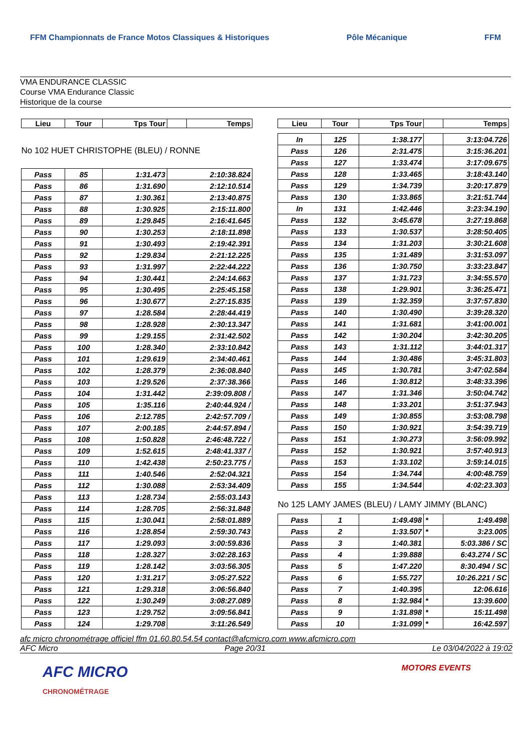FFM Championnats de France Motos Classiques & Historiques Pôle Mécanique FFM
VMA ENDURANCE CLASSIC
Course VMA Endurance Classic
Historique de la course
| Lieu | Tour | Tps Tour | | Temps |
| --- | --- | --- | --- | --- |
| No 102 HUET CHRISTOPHE (BLEU) / RONNE | | | | |
| Pass | 85 | 1:31.473 | 2:10:38.824 | |
| Pass | 86 | 1:31.690 | 2:12:10.514 | |
| Pass | 87 | 1:30.361 | 2:13:40.875 | |
| Pass | 88 | 1:30.925 | 2:15:11.800 | |
| Pass | 89 | 1:29.845 | 2:16:41.645 | |
| Pass | 90 | 1:30.253 | 2:18:11.898 | |
| Pass | 91 | 1:30.493 | 2:19:42.391 | |
| Pass | 92 | 1:29.834 | 2:21:12.225 | |
| Pass | 93 | 1:31.997 | 2:22:44.222 | |
| Pass | 94 | 1:30.441 | 2:24:14.663 | |
| Pass | 95 | 1:30.495 | 2:25:45.158 | |
| Pass | 96 | 1:30.677 | 2:27:15.835 | |
| Pass | 97 | 1:28.584 | 2:28:44.419 | |
| Pass | 98 | 1:28.928 | 2:30:13.347 | |
| Pass | 99 | 1:29.155 | 2:31:42.502 | |
| Pass | 100 | 1:28.340 | 2:33:10.842 | |
| Pass | 101 | 1:29.619 | 2:34:40.461 | |
| Pass | 102 | 1:28.379 | 2:36:08.840 | |
| Pass | 103 | 1:29.526 | 2:37:38.366 | |
| Pass | 104 | 1:31.442 | 2:39:09.808 / | |
| Pass | 105 | 1:35.116 | 2:40:44.924 / | |
| Pass | 106 | 2:12.785 | 2:42:57.709 / | |
| Pass | 107 | 2:00.185 | 2:44:57.894 / | |
| Pass | 108 | 1:50.828 | 2:46:48.722 / | |
| Pass | 109 | 1:52.615 | 2:48:41.337 / | |
| Pass | 110 | 1:42.438 | 2:50:23.775 / | |
| Pass | 111 | 1:40.546 | 2:52:04.321 | |
| Pass | 112 | 1:30.088 | 2:53:34.409 | |
| Pass | 113 | 1:28.734 | 2:55:03.143 | |
| Pass | 114 | 1:28.705 | 2:56:31.848 | |
| Pass | 115 | 1:30.041 | 2:58:01.889 | |
| Pass | 116 | 1:28.854 | 2:59:30.743 | |
| Pass | 117 | 1:29.093 | 3:00:59.836 | |
| Pass | 118 | 1:28.327 | 3:02:28.163 | |
| Pass | 119 | 1:28.142 | 3:03:56.305 | |
| Pass | 120 | 1:31.217 | 3:05:27.522 | |
| Pass | 121 | 1:29.318 | 3:06:56.840 | |
| Pass | 122 | 1:30.249 | 3:08:27.089 | |
| Pass | 123 | 1:29.752 | 3:09:56.841 | |
| Pass | 124 | 1:29.708 | 3:11:26.549 | |
| Lieu | Tour | Tps Tour | | Temps |
| --- | --- | --- | --- | --- |
| In | 125 | 1:38.177 | | 3:13:04.726 |
| Pass | 126 | 2:31.475 | | 3:15:36.201 |
| Pass | 127 | 1:33.474 | | 3:17:09.675 |
| Pass | 128 | 1:33.465 | | 3:18:43.140 |
| Pass | 129 | 1:34.739 | | 3:20:17.879 |
| Pass | 130 | 1:33.865 | | 3:21:51.744 |
| In | 131 | 1:42.446 | | 3:23:34.190 |
| Pass | 132 | 3:45.678 | | 3:27:19.868 |
| Pass | 133 | 1:30.537 | | 3:28:50.405 |
| Pass | 134 | 1:31.203 | | 3:30:21.608 |
| Pass | 135 | 1:31.489 | | 3:31:53.097 |
| Pass | 136 | 1:30.750 | | 3:33:23.847 |
| Pass | 137 | 1:31.723 | | 3:34:55.570 |
| Pass | 138 | 1:29.901 | | 3:36:25.471 |
| Pass | 139 | 1:32.359 | | 3:37:57.830 |
| Pass | 140 | 1:30.490 | | 3:39:28.320 |
| Pass | 141 | 1:31.681 | | 3:41:00.001 |
| Pass | 142 | 1:30.204 | | 3:42:30.205 |
| Pass | 143 | 1:31.112 | | 3:44:01.317 |
| Pass | 144 | 1:30.486 | | 3:45:31.803 |
| Pass | 145 | 1:30.781 | | 3:47:02.584 |
| Pass | 146 | 1:30.812 | | 3:48:33.396 |
| Pass | 147 | 1:31.346 | | 3:50:04.742 |
| Pass | 148 | 1:33.201 | | 3:51:37.943 |
| Pass | 149 | 1:30.855 | | 3:53:08.798 |
| Pass | 150 | 1:30.921 | | 3:54:39.719 |
| Pass | 151 | 1:30.273 | | 3:56:09.992 |
| Pass | 152 | 1:30.921 | | 3:57:40.913 |
| Pass | 153 | 1:33.102 | | 3:59:14.015 |
| Pass | 154 | 1:34.744 | | 4:00:48.759 |
| Pass | 155 | 1:34.544 | | 4:02:23.303 |
| No 125 LAMY JAMES (BLEU) / LAMY JIMMY (BLANC) | | | | |
| Pass | 1 | 1:49.498 | * | 1:49.498 |
| Pass | 2 | 1:33.507 | * | 3:23.005 |
| Pass | 3 | 1:40.381 | | 5:03.386 / SC |
| Pass | 4 | 1:39.888 | | 6:43.274 / SC |
| Pass | 5 | 1:47.220 | | 8:30.494 / SC |
| Pass | 6 | 1:55.727 | | 10:26.221 / SC |
| Pass | 7 | 1:40.395 | | 12:06.616 |
| Pass | 8 | 1:32.984 | * | 13:39.600 |
| Pass | 9 | 1:31.898 | * | 15:11.498 |
| Pass | 10 | 1:31.099 | * | 16:42.597 |
afc micro chronométrage officiel ffm 01.60.80.54.54 contact@afcmicro.com www.afcmicro.com
AFC Micro Page 20/31 Le 03/04/2022 à 19:02
AFC MICRO
CHRONOMÉTRAGE MOTORS EVENTS